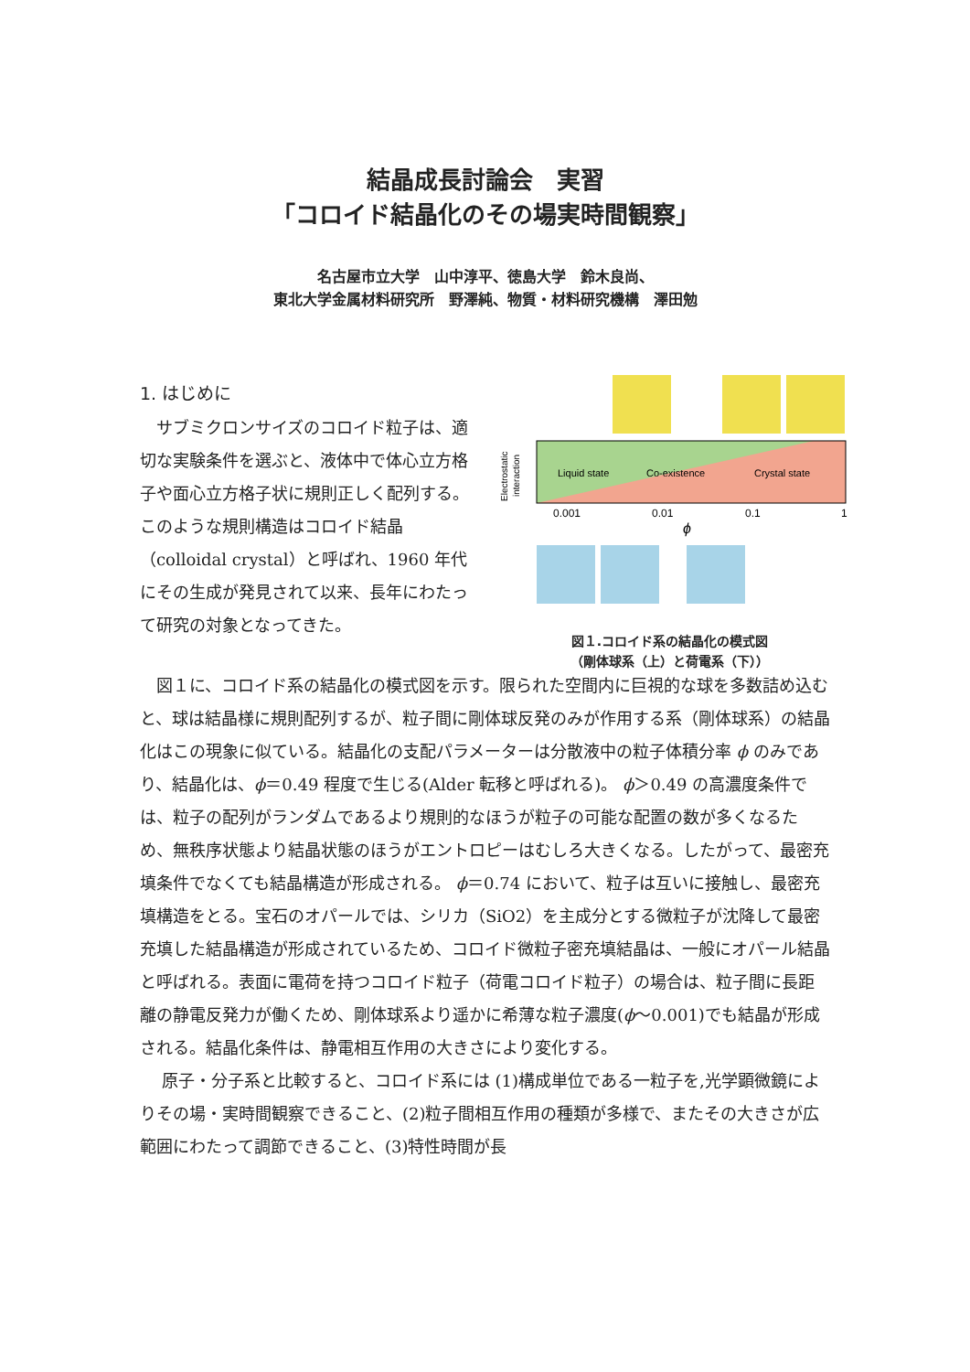結晶成長討論会　実習
「コロイド結晶化のその場実時間観察」
名古屋市立大学　山中淳平、徳島大学　鈴木良尚、
東北大学金属材料研究所　野澤純、物質・材料研究機構　澤田勉
1. はじめに
　サブミクロンサイズのコロイド粒子は、適切な実験条件を選ぶと、液体中で体心立方格子や面心立方格子状に規則正しく配列する。このような規則構造はコロイド結晶（colloidal crystal）と呼ばれ、1960 年代にその生成が発見されて以来、長年にわたって研究の対象となってきた。
Liquid state
Co-existence
Crystal state
Electrostatic
interaction
0.001
0.01
0.1
1
ϕ
図１.コロイド系の結晶化の模式図
（剛体球系（上）と荷電系（下））
　図１に、コロイド系の結晶化の模式図を示す。限られた空間内に巨視的な球を多数詰め込むと、球は結晶様に規則配列するが、粒子間に剛体球反発のみが作用する系（剛体球系）の結晶化はこの現象に似ている。結晶化の支配パラメーターは分散液中の粒子体積分率 ϕ のみであり、結晶化は、ϕ＝0.49 程度で生じる(Alder 転移と呼ばれる)。 ϕ＞0.49 の高濃度条件では、粒子の配列がランダムであるより規則的なほうが粒子の可能な配置の数が多くなるため、無秩序状態より結晶状態のほうがエントロピーはむしろ大きくなる。したがって、最密充填条件でなくても結晶構造が形成される。 ϕ＝0.74 において、粒子は互いに接触し、最密充填構造をとる。宝石のオパールでは、シリカ（SiO2）を主成分とする微粒子が沈降して最密充填した結晶構造が形成されているため、コロイド微粒子密充填結晶は、一般にオパール結晶と呼ばれる。表面に電荷を持つコロイド粒子（荷電コロイド粒子）の場合は、粒子間に長距離の静電反発力が働くため、剛体球系より遥かに希薄な粒子濃度(ϕ～0.001)でも結晶が形成される。結晶化条件は、静電相互作用の大きさにより変化する。
　 原子・分子系と比較すると、コロイド系には (1)構成単位である一粒子を,光学顕微鏡によりその場・実時間観察できること、(2)粒子間相互作用の種類が多様で、またその大きさが広範囲にわたって調節できること、(3)特性時間が長